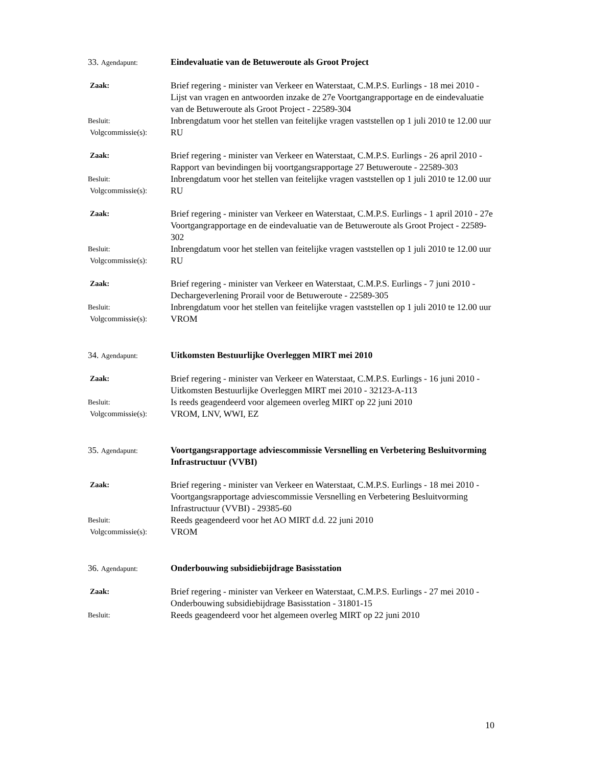33. Agendapunt:
Eindevaluatie van de Betuweroute als Groot Project
Zaak:
Brief regering - minister van Verkeer en Waterstaat, C.M.P.S. Eurlings - 18 mei 2010 - Lijst van vragen en antwoorden inzake de 27e Voortgangrapportage en de eindevaluatie van de Betuweroute als Groot Project - 22589-304
Besluit:
Inbrengdatum voor het stellen van feitelijke vragen vaststellen op 1 juli 2010 te 12.00 uur
Volgcommissie(s):
RU
Zaak:
Brief regering - minister van Verkeer en Waterstaat, C.M.P.S. Eurlings - 26 april 2010 - Rapport van bevindingen bij voortgangsrapportage 27 Betuweroute - 22589-303
Besluit:
Inbrengdatum voor het stellen van feitelijke vragen vaststellen op 1 juli 2010 te 12.00 uur
Volgcommissie(s):
RU
Zaak:
Brief regering - minister van Verkeer en Waterstaat, C.M.P.S. Eurlings - 1 april 2010 - 27e Voortgangrapportage en de eindevaluatie van de Betuweroute als Groot Project - 22589-302
Besluit:
Inbrengdatum voor het stellen van feitelijke vragen vaststellen op 1 juli 2010 te 12.00 uur
Volgcommissie(s):
RU
Zaak:
Brief regering - minister van Verkeer en Waterstaat, C.M.P.S. Eurlings - 7 juni 2010 - Dechargeverlening Prorail voor de Betuweroute - 22589-305
Besluit:
Inbrengdatum voor het stellen van feitelijke vragen vaststellen op 1 juli 2010 te 12.00 uur
Volgcommissie(s):
VROM
34. Agendapunt:
Uitkomsten Bestuurlijke Overleggen MIRT mei 2010
Zaak:
Brief regering - minister van Verkeer en Waterstaat, C.M.P.S. Eurlings - 16 juni 2010 - Uitkomsten Bestuurlijke Overleggen MIRT mei 2010 - 32123-A-113
Besluit:
Is reeds geagendeerd voor algemeen overleg MIRT op 22 juni 2010
Volgcommissie(s):
VROM, LNV, WWI, EZ
35. Agendapunt:
Voortgangsrapportage adviescommissie Versnelling en Verbetering Besluitvorming Infrastructuur (VVBI)
Zaak:
Brief regering - minister van Verkeer en Waterstaat, C.M.P.S. Eurlings - 18 mei 2010 - Voortgangsrapportage adviescommissie Versnelling en Verbetering Besluitvorming Infrastructuur (VVBI) - 29385-60
Besluit:
Reeds geagendeerd voor het AO MIRT d.d. 22 juni 2010
Volgcommissie(s):
VROM
36. Agendapunt:
Onderbouwing subsidiebijdrage Basisstation
Zaak:
Brief regering - minister van Verkeer en Waterstaat, C.M.P.S. Eurlings - 27 mei 2010 - Onderbouwing subsidiebijdrage Basisstation - 31801-15
Besluit:
Reeds geagendeerd voor het algemeen overleg MIRT op 22 juni 2010
10